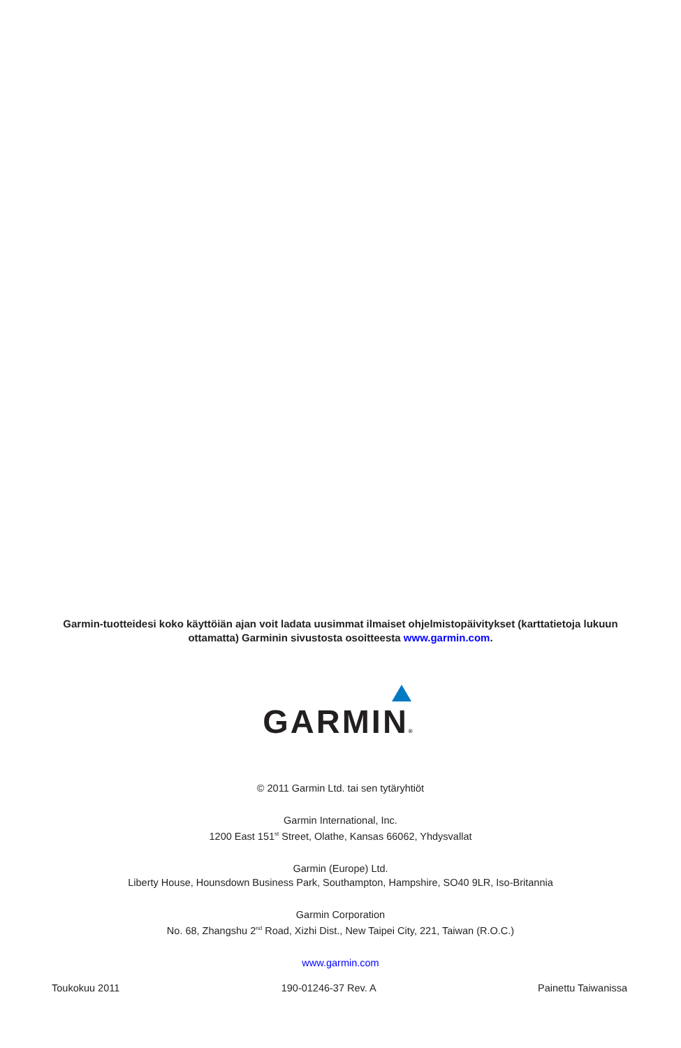Garmin-tuotteidesi koko käyttöiän ajan voit ladata uusimmat ilmaiset ohjelmistopäivitykset (karttatietoja lukuun ottamatta) Garminin sivustosta osoitteesta www.garmin.com.
GARMIN®
© 2011 Garmin Ltd. tai sen tytäryhtiöt
Garmin International, Inc.
1200 East 151<sup>st</sup> Street, Olathe, Kansas 66062, Yhdysvallat
Garmin (Europe) Ltd.
Liberty House, Hounsdown Business Park, Southampton, Hampshire, SO40 9LR, Iso-Britannia
Garmin Corporation
No. 68, Zhangshu 2<sup>nd</sup> Road, Xizhi Dist., New Taipei City, 221, Taiwan (R.O.C.)
www.garmin.com
Toukokuu 2011 190-01246-37 Rev. A Painettu Taiwanissa